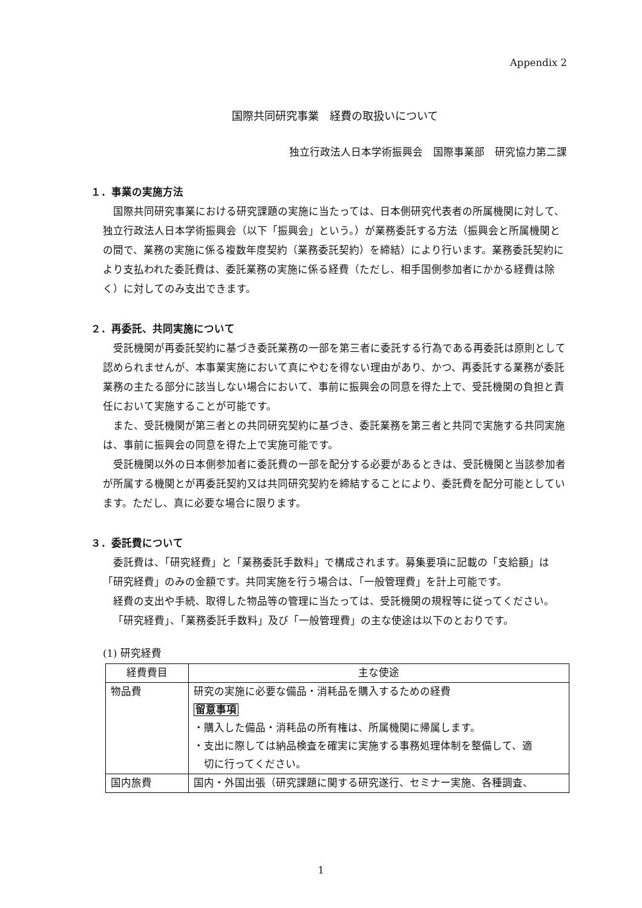Appendix 2
国際共同研究事業　経費の取扱いについて
独立行政法人日本学術振興会　国際事業部　研究協力第二課
１．事業の実施方法
国際共同研究事業における研究課題の実施に当たっては、日本側研究代表者の所属機関に対して、独立行政法人日本学術振興会（以下「振興会」という。）が業務委託する方法（振興会と所属機関との間で、業務の実施に係る複数年度契約（業務委託契約）を締結）により行います。業務委託契約により支払われた委託費は、委託業務の実施に係る経費（ただし、相手国側参加者にかかる経費は除く）に対してのみ支出できます。
２．再委託、共同実施について
受託機関が再委託契約に基づき委託業務の一部を第三者に委託する行為である再委託は原則として認められませんが、本事業実施において真にやむを得ない理由があり、かつ、再委託する業務が委託業務の主たる部分に該当しない場合において、事前に振興会の同意を得た上で、受託機関の負担と責任において実施することが可能です。
また、受託機関が第三者との共同研究契約に基づき、委託業務を第三者と共同で実施する共同実施は、事前に振興会の同意を得た上で実施可能です。
受託機関以外の日本側参加者に委託費の一部を配分する必要があるときは、受託機関と当該参加者が所属する機関とが再委託契約又は共同研究契約を締結することにより、委託費を配分可能としています。ただし、真に必要な場合に限ります。
３．委託費について
委託費は、「研究経費」と「業務委託手数料」で構成されます。募集要項に記載の「支給額」は「研究経費」のみの金額です。共同実施を行う場合は、「一般管理費」を計上可能です。
経費の支出や手続、取得した物品等の管理に当たっては、受託機関の規程等に従ってください。
「研究経費」、「業務委託手数料」及び「一般管理費」の主な使途は以下のとおりです。
(1) 研究経費
| 経費費目 | 主な使途 |
| 物品費 | 研究の実施に必要な備品・消耗品を購入するための経費 留意事項 ・購入した備品・消耗品の所有権は、所属機関に帰属します。 ・支出に際しては納品検査を確実に実施する事務処理体制を整備して、適 切に行ってください。 |
| 国内旅費 | 国内・外国出張（研究課題に関する研究遂行、セミナー実施、各種調査、 |
1